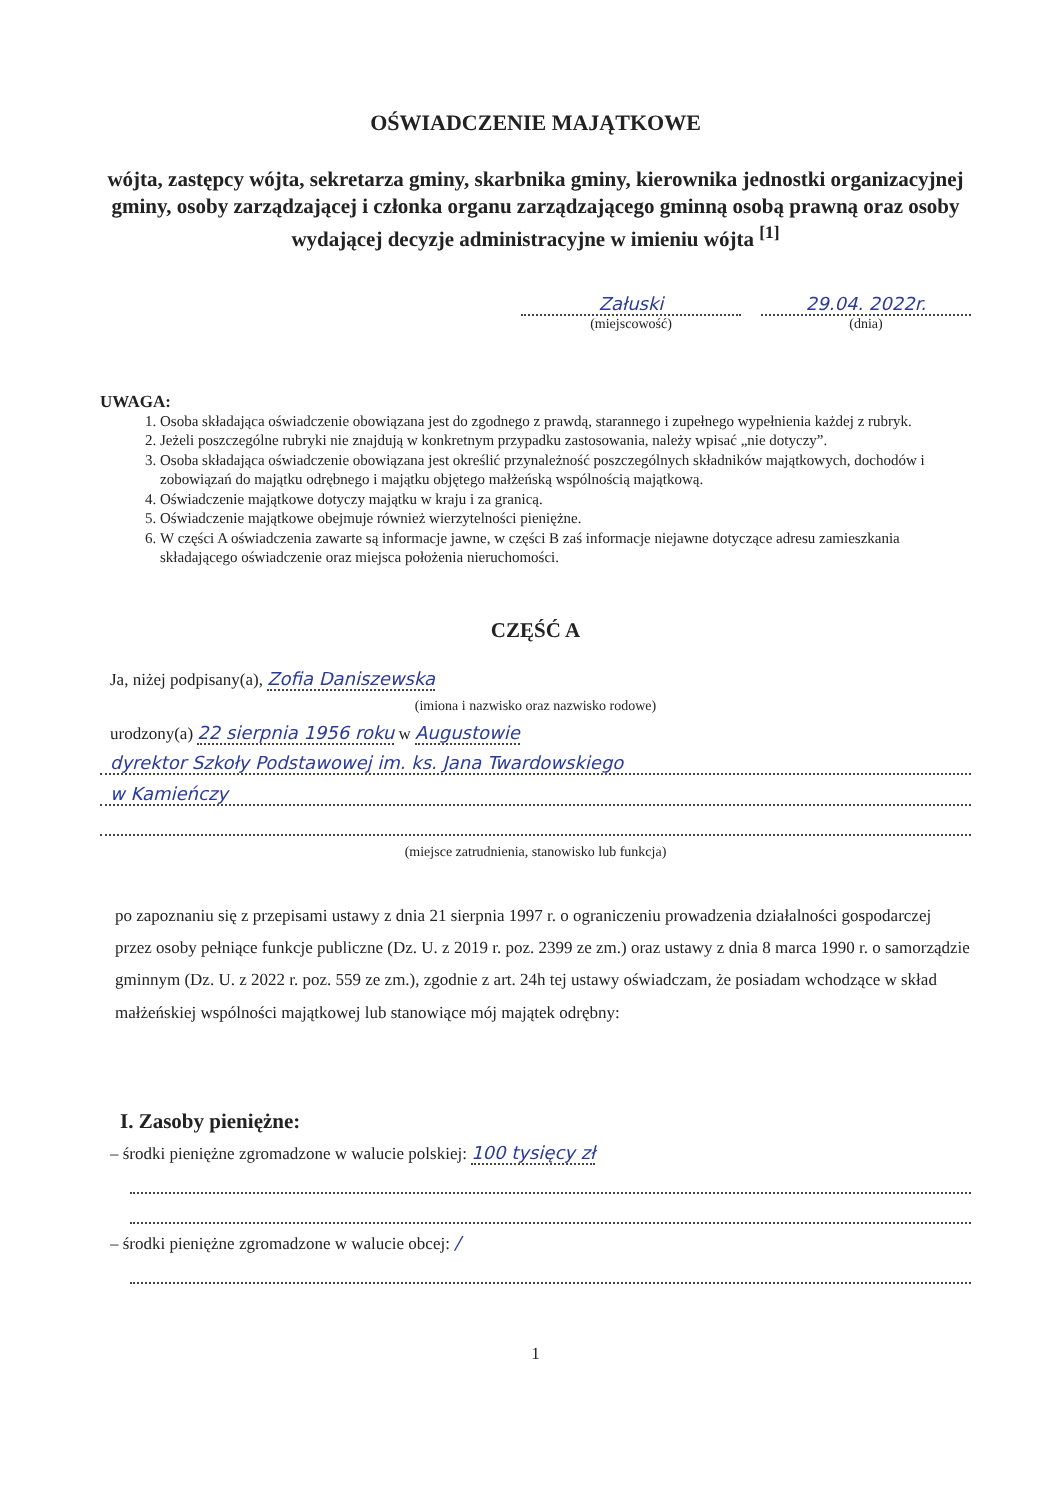OŚWIADCZENIE MAJĄTKOWE
wójta, zastępcy wójta, sekretarza gminy, skarbnika gminy, kierownika jednostki organizacyjnej gminy, osoby zarządzającej i członka organu zarządzającego gminną osobą prawną oraz osoby wydającej decyzje administracyjne w imieniu wójta <sup>[1]</sup>
Załuski
(miejscowość)
29.04. 2022r.
(dnia)
UWAGA:
1. Osoba składająca oświadczenie obowiązana jest do zgodnego z prawdą, starannego i zupełnego wypełnienia każdej z rubryk.
2. Jeżeli poszczególne rubryki nie znajdują w konkretnym przypadku zastosowania, należy wpisać „nie dotyczy”.
3. Osoba składająca oświadczenie obowiązana jest określić przynależność poszczególnych składników majątkowych, dochodów i zobowiązań do majątku odrębnego i majątku objętego małżeńską wspólnością majątkową.
4. Oświadczenie majątkowe dotyczy majątku w kraju i za granicą.
5. Oświadczenie majątkowe obejmuje również wierzytelności pieniężne.
6. W części A oświadczenia zawarte są informacje jawne, w części B zaś informacje niejawne dotyczące adresu zamieszkania składającego oświadczenie oraz miejsca położenia nieruchomości.
CZĘŚĆ A
Ja, niżej podpisany(a), Zofia Daniszewska
(imiona i nazwisko oraz nazwisko rodowe)
urodzony(a) 22 sierpnia 1956 roku w Augustowie
dyrektor Szkoły Podstawowej im. ks. Jana Twardowskiego
w Kamieńczy
(miejsce zatrudnienia, stanowisko lub funkcja)
po zapoznaniu się z przepisami ustawy z dnia 21 sierpnia 1997 r. o ograniczeniu prowadzenia działalności gospodarczej przez osoby pełniące funkcje publiczne (Dz. U. z 2019 r. poz. 2399 ze zm.) oraz ustawy z dnia 8 marca 1990 r. o samorządzie gminnym (Dz. U. z 2022 r. poz. 559 ze zm.), zgodnie z art. 24h tej ustawy oświadczam, że posiadam wchodzące w skład małżeńskiej wspólności majątkowej lub stanowiące mój majątek odrębny:
I. Zasoby pieniężne:
– środki pieniężne zgromadzone w walucie polskiej: 100 tysięcy zł
– środki pieniężne zgromadzone w walucie obcej: /
1